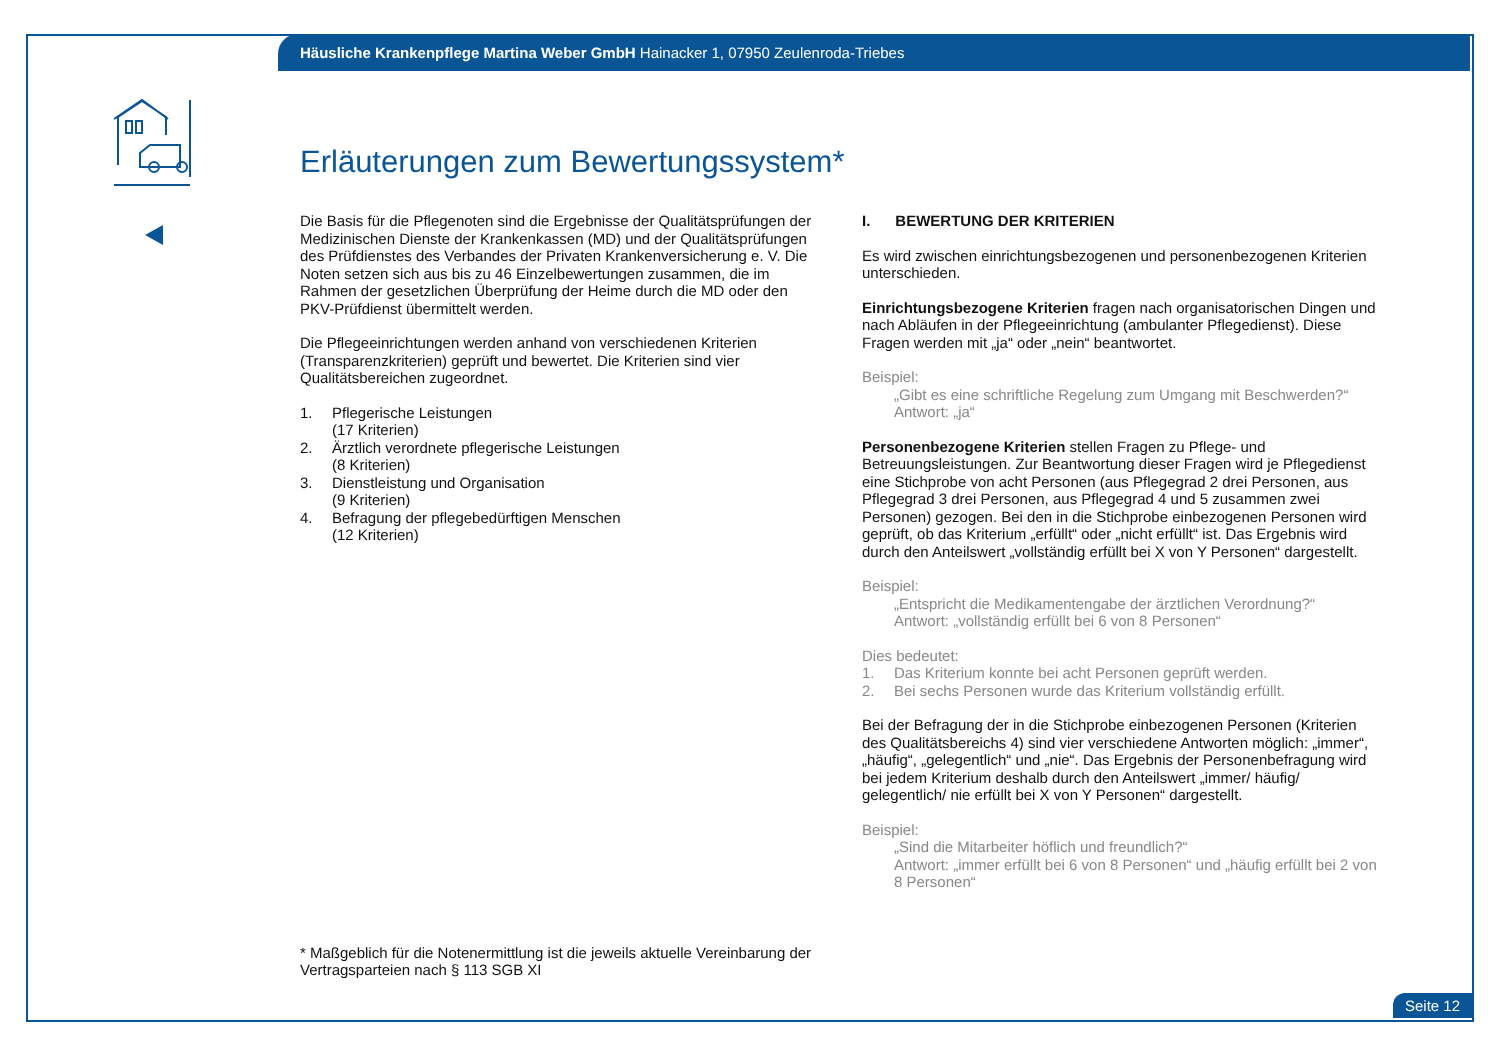Häusliche Krankenpflege Martina Weber GmbH Hainacker 1, 07950 Zeulenroda-Triebes
Erläuterungen zum Bewertungssystem*
Die Basis für die Pflegenoten sind die Ergebnisse der Qualitätsprüfungen der Medizinischen Dienste der Krankenkassen (MD) und der Qualitätsprüfungen des Prüfdienstes des Verbandes der Privaten Krankenversicherung e. V. Die Noten setzen sich aus bis zu 46 Einzelbewertungen zusammen, die im Rahmen der gesetzlichen Überprüfung der Heime durch die MD oder den PKV-Prüfdienst übermittelt werden.
Die Pflegeeinrichtungen werden anhand von verschiedenen Kriterien (Transparenzkriterien) geprüft und bewertet. Die Kriterien sind vier Qualitätsbereichen zugeordnet.
1. Pflegerische Leistungen
(17 Kriterien)
2. Ärztlich verordnete pflegerische Leistungen
(8 Kriterien)
3. Dienstleistung und Organisation
(9 Kriterien)
4. Befragung der pflegebedürftigen Menschen
(12 Kriterien)
* Maßgeblich für die Notenermittlung ist die jeweils aktuelle Vereinbarung der Vertragsparteien nach § 113 SGB XI
I. BEWERTUNG DER KRITERIEN
Es wird zwischen einrichtungsbezogenen und personenbezogenen Kriterien unterschieden.
Einrichtungsbezogene Kriterien fragen nach organisatorischen Dingen und nach Abläufen in der Pflegeeinrichtung (ambulanter Pflegedienst). Diese Fragen werden mit „ja“ oder „nein“ beantwortet.
Beispiel:
„Gibt es eine schriftliche Regelung zum Umgang mit Beschwerden?“
Antwort: „ja“
Personenbezogene Kriterien stellen Fragen zu Pflege- und Betreuungsleistungen. Zur Beantwortung dieser Fragen wird je Pflegedienst eine Stichprobe von acht Personen (aus Pflegegrad 2 drei Personen, aus Pflegegrad 3 drei Personen, aus Pflegegrad 4 und 5 zusammen zwei Personen) gezogen. Bei den in die Stichprobe einbezogenen Personen wird geprüft, ob das Kriterium „erfüllt“ oder „nicht erfüllt“ ist. Das Ergebnis wird durch den Anteilswert „vollständig erfüllt bei X von Y Personen“ dargestellt.
Beispiel:
„Entspricht die Medikamentengabe der ärztlichen Verordnung?“
Antwort: „vollständig erfüllt bei 6 von 8 Personen“
Dies bedeutet:
1. Das Kriterium konnte bei acht Personen geprüft werden.
2. Bei sechs Personen wurde das Kriterium vollständig erfüllt.
Bei der Befragung der in die Stichprobe einbezogenen Personen (Kriterien des Qualitätsbereichs 4) sind vier verschiedene Antworten möglich: „immer“, „häufig“, „gelegentlich“ und „nie“. Das Ergebnis der Personenbefragung wird bei jedem Kriterium deshalb durch den Anteilswert „immer/ häufig/ gelegentlich/ nie erfüllt bei X von Y Personen“ dargestellt.
Beispiel:
„Sind die Mitarbeiter höflich und freundlich?“
Antwort: „immer erfüllt bei 6 von 8 Personen“ und „häufig erfüllt bei 2 von 8 Personen“
Seite 12